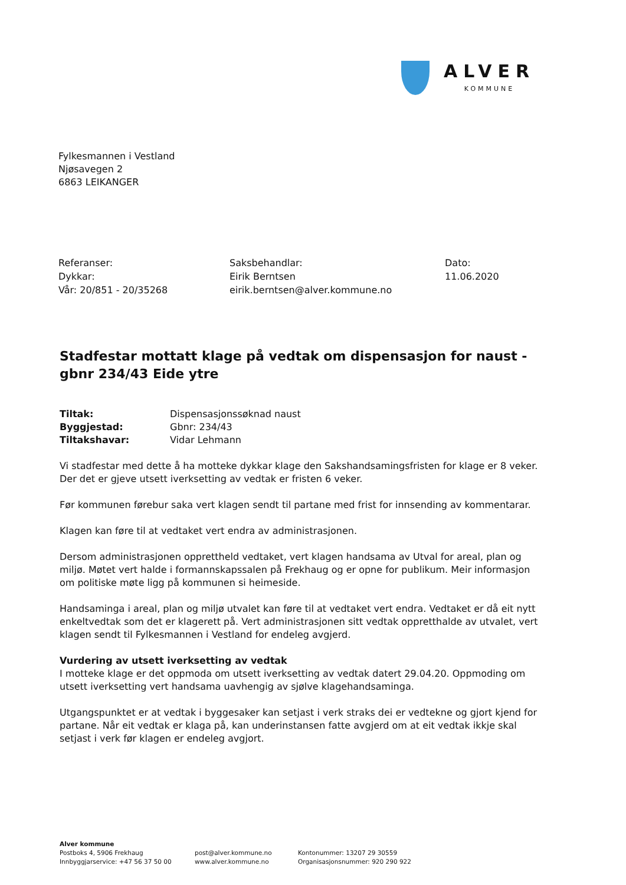ALVER
KOMMUNE
Fylkesmannen i Vestland
Njøsavegen 2
6863 LEIKANGER
Referanser:
Dykkar:
Vår: 20/851 - 20/35268
Saksbehandlar:
Eirik Berntsen
eirik.berntsen@alver.kommune.no
Dato:
11.06.2020
Stadfestar mottatt klage på vedtak om dispensasjon for naust - gbnr 234/43 Eide ytre
Tiltak:
Byggjestad:
Tiltakshavar:
Dispensasjonssøknad naust
Gbnr: 234/43
Vidar Lehmann
Vi stadfestar med dette å ha motteke dykkar klage den Sakshandsamingsfristen for klage er 8 veker. Der det er gjeve utsett iverksetting av vedtak er fristen 6 veker.
Før kommunen førebur saka vert klagen sendt til partane med frist for innsending av kommentarar.
Klagen kan føre til at vedtaket vert endra av administrasjonen.
Dersom administrasjonen opprettheld vedtaket, vert klagen handsama av Utval for areal, plan og miljø. Møtet vert halde i formannskapssalen på Frekhaug og er opne for publikum. Meir informasjon om politiske møte ligg på kommunen si heimeside.
Handsaminga i areal, plan og miljø utvalet kan føre til at vedtaket vert endra. Vedtaket er då eit nytt enkeltvedtak som det er klagerett på. Vert administrasjonen sitt vedtak oppretthalde av utvalet, vert klagen sendt til Fylkesmannen i Vestland for endeleg avgjerd.
Vurdering av utsett iverksetting av vedtak
I motteke klage er det oppmoda om utsett iverksetting av vedtak datert 29.04.20. Oppmoding om utsett iverksetting vert handsama uavhengig av sjølve klagehandsaminga.
Utgangspunktet er at vedtak i byggesaker kan setjast i verk straks dei er vedtekne og gjort kjend for partane. Når eit vedtak er klaga på, kan underinstansen fatte avgjerd om at eit vedtak ikkje skal setjast i verk før klagen er endeleg avgjort.
Alver kommune
Postboks 4, 5906 Frekhaug
Innbyggjarservice: +47 56 37 50 00
post@alver.kommune.no
www.alver.kommune.no
Kontonummer: 13207 29 30559
Organisasjonsnummer: 920 290 922